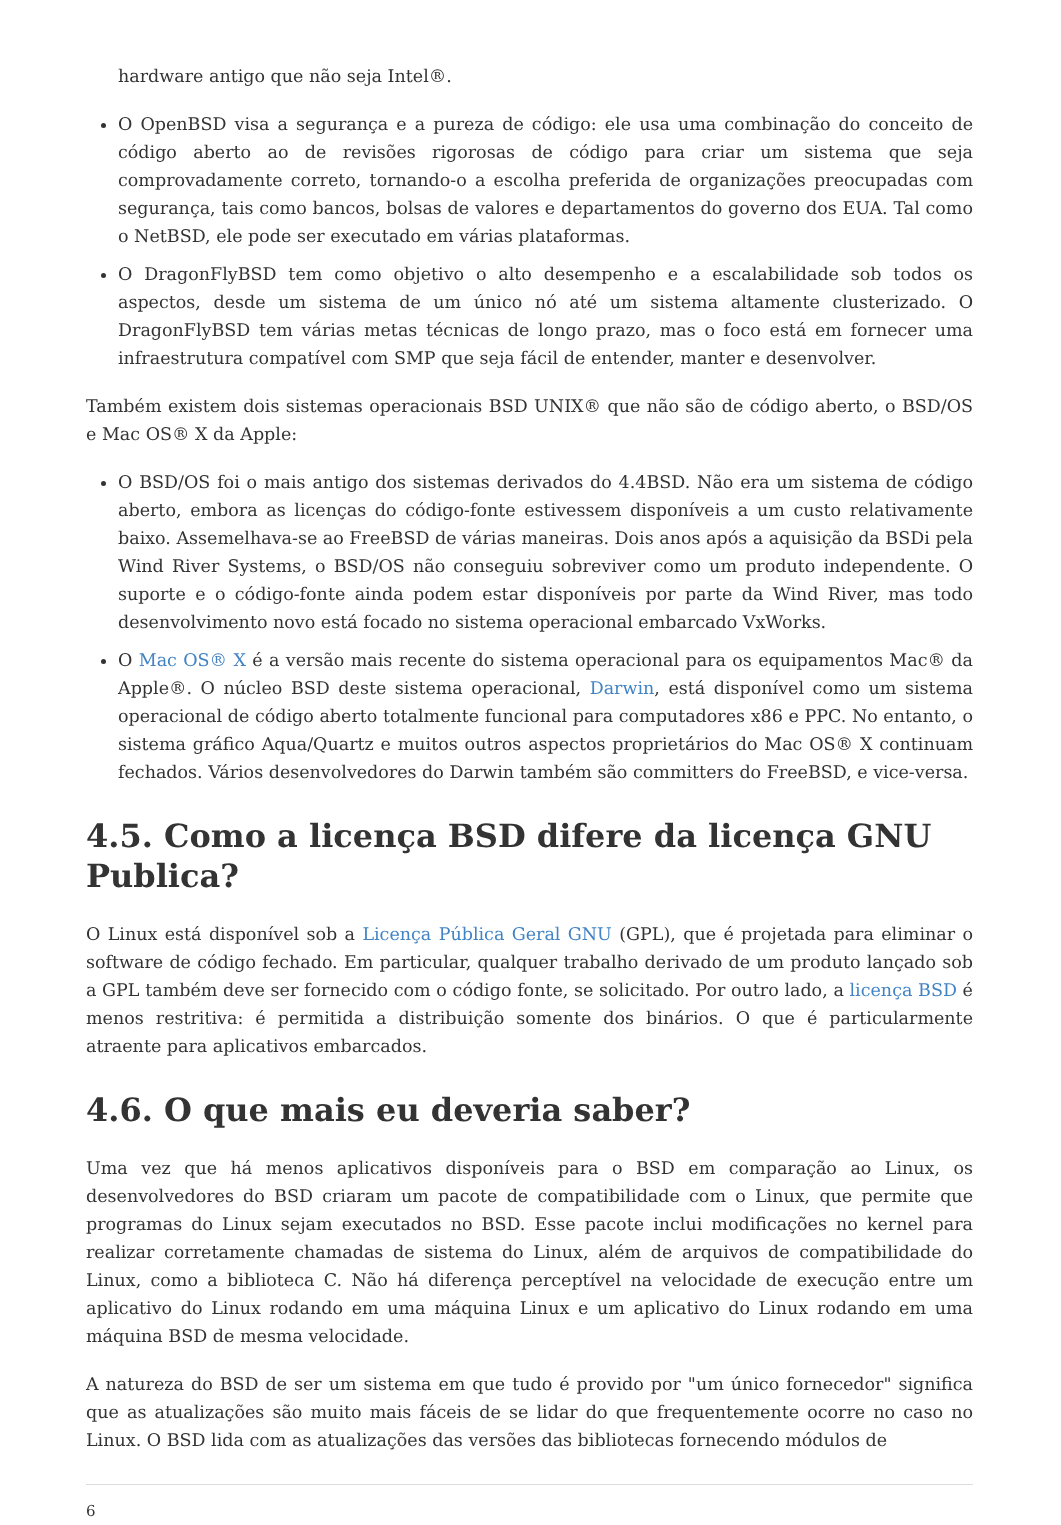hardware antigo que não seja Intel®.
O OpenBSD visa a segurança e a pureza de código: ele usa uma combinação do conceito de código aberto ao de revisões rigorosas de código para criar um sistema que seja comprovadamente correto, tornando-o a escolha preferida de organizações preocupadas com segurança, tais como bancos, bolsas de valores e departamentos do governo dos EUA. Tal como o NetBSD, ele pode ser executado em várias plataformas.
O DragonFlyBSD tem como objetivo o alto desempenho e a escalabilidade sob todos os aspectos, desde um sistema de um único nó até um sistema altamente clusterizado. O DragonFlyBSD tem várias metas técnicas de longo prazo, mas o foco está em fornecer uma infraestrutura compatível com SMP que seja fácil de entender, manter e desenvolver.
Também existem dois sistemas operacionais BSD UNIX® que não são de código aberto, o BSD/OS e Mac OS® X da Apple:
O BSD/OS foi o mais antigo dos sistemas derivados do 4.4BSD. Não era um sistema de código aberto, embora as licenças do código-fonte estivessem disponíveis a um custo relativamente baixo. Assemelhava-se ao FreeBSD de várias maneiras. Dois anos após a aquisição da BSDi pela Wind River Systems, o BSD/OS não conseguiu sobreviver como um produto independente. O suporte e o código-fonte ainda podem estar disponíveis por parte da Wind River, mas todo desenvolvimento novo está focado no sistema operacional embarcado VxWorks.
O Mac OS® X é a versão mais recente do sistema operacional para os equipamentos Mac® da Apple®. O núcleo BSD deste sistema operacional, Darwin, está disponível como um sistema operacional de código aberto totalmente funcional para computadores x86 e PPC. No entanto, o sistema gráfico Aqua/Quartz e muitos outros aspectos proprietários do Mac OS® X continuam fechados. Vários desenvolvedores do Darwin também são committers do FreeBSD, e vice-versa.
4.5. Como a licença BSD difere da licença GNU Publica?
O Linux está disponível sob a Licença Pública Geral GNU (GPL), que é projetada para eliminar o software de código fechado. Em particular, qualquer trabalho derivado de um produto lançado sob a GPL também deve ser fornecido com o código fonte, se solicitado. Por outro lado, a licença BSD é menos restritiva: é permitida a distribuição somente dos binários. O que é particularmente atraente para aplicativos embarcados.
4.6. O que mais eu deveria saber?
Uma vez que há menos aplicativos disponíveis para o BSD em comparação ao Linux, os desenvolvedores do BSD criaram um pacote de compatibilidade com o Linux, que permite que programas do Linux sejam executados no BSD. Esse pacote inclui modificações no kernel para realizar corretamente chamadas de sistema do Linux, além de arquivos de compatibilidade do Linux, como a biblioteca C. Não há diferença perceptível na velocidade de execução entre um aplicativo do Linux rodando em uma máquina Linux e um aplicativo do Linux rodando em uma máquina BSD de mesma velocidade.
A natureza do BSD de ser um sistema em que tudo é provido por "um único fornecedor" significa que as atualizações são muito mais fáceis de se lidar do que frequentemente ocorre no caso no Linux. O BSD lida com as atualizações das versões das bibliotecas fornecendo módulos de
6